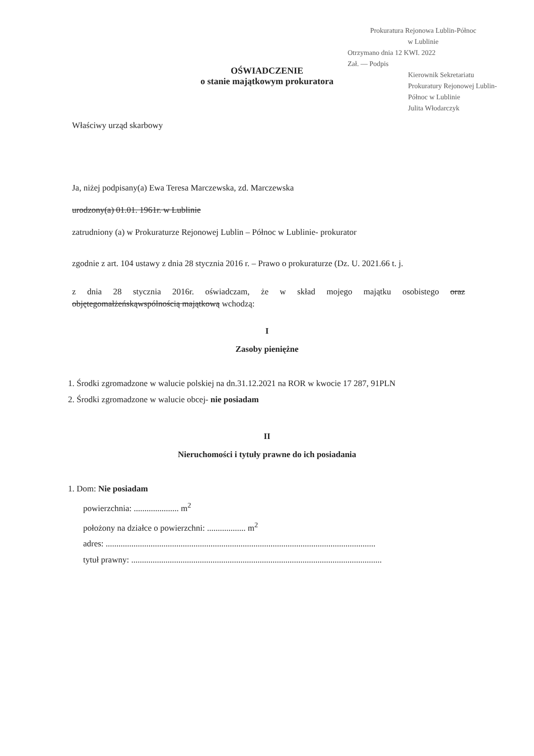Prokuratura Rejonowa Lublin-Północ
w Lublinie
Otrzymano dnia 12 KWI. 2022
Zał. — Podpis
Kierownik Sekretariatu Prokuratury Rejonowej Lublin-Północ w Lublinie
Julita Włodarczyk
OŚWIADCZENIE
o stanie majątkowym prokuratora
Właściwy urząd skarbowy
Ja, niżej podpisany(a) Ewa Teresa Marczewska, zd. Marczewska
urodzony(a) 01.01. 1961r. w Lublinie
zatrudniony (a) w Prokuraturze Rejonowej Lublin – Północ w Lublinie- prokurator
zgodnie z art. 104 ustawy z dnia 28 stycznia 2016 r. – Prawo o prokuraturze (Dz. U. 2021.66 t. j.
z dnia 28 stycznia 2016r. oświadczam, że w skład mojego majątku osobistego oraz objętegomałżeńskąwspólnością majątkową wchodzą:
I
Zasoby pieniężne
1. Środki zgromadzone w walucie polskiej na dn.31.12.2021 na ROR w kwocie 17 287, 91PLN
2. Środki zgromadzone w walucie obcej- nie posiadam
II
Nieruchomości i tytuły prawne do ich posiadania
1. Dom: Nie posiadam
powierzchnia: ..................... m<sup>2</sup>
położony na działce o powierzchni: .................. m<sup>2</sup>
adres: ..............................................................................................................................
tytuł prawny: .....................................................................................................................